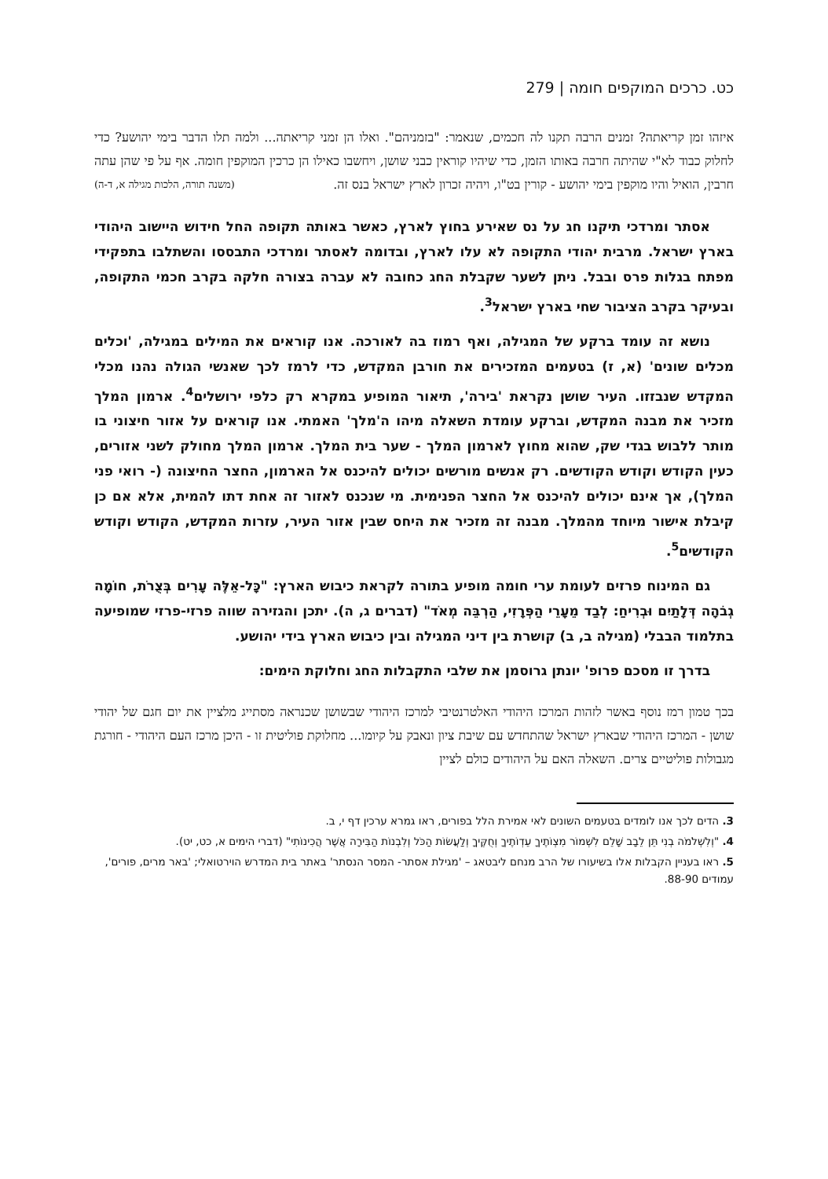279 | כט. כרכים המוקפים חומה
איזהו זמן קריאתה? זמנים הרבה תקנו לה חכמים, שנאמר: "בזמניהם". ואלו הן זמני קריאתה... ולמה תלו הדבר בימי יהושע? כדי לחלוק כבוד לא"י שהיתה חרבה באותו הזמן, כדי שיהיו קוראין כבני שושן, ויחשבו כאילו הן כרכין המוקפין חומה. אף על פי שהן עתה חרבין, הואיל והיו מוקפין בימי יהושע - קורין בט"ו, ויהיה זכרון לארץ ישראל בנס זה. (משנה תורה, הלכות מגילה א, ד-ה)
אסתר ומרדכי תיקנו חג על נס שאירע בחוץ לארץ, כאשר באותה תקופה החל חידוש היישוב היהודי בארץ ישראל. מרבית יהודי התקופה לא עלו לארץ, ובדומה לאסתר ומרדכי התבססו והשתלבו בתפקידי מפתח בגלות פרס ובבל. ניתן לשער שקבלת החג כחובה לא עברה בצורה חלקה בקרב חכמי התקופה, ובעיקר בקרב הציבור שחי בארץ ישראל<sup>3</sup>.
נושא זה עומד ברקע של המגילה, ואף רמוז בה לאורכה. אנו קוראים את המילים במגילה, 'וכלים מכלים שונים' (א, ז) בטעמים המזכירים את חורבן המקדש, כדי לרמז לכך שאנשי הגולה נהנו מכלי המקדש שנבזזו. העיר שושן נקראת 'בירה', תיאור המופיע במקרא רק כלפי ירושלים<sup>4</sup>. ארמון המלך מזכיר את מבנה המקדש, וברקע עומדת השאלה מיהו ה'מלך' האמתי. אנו קוראים על אזור חיצוני בו מותר ללבוש בגדי שק, שהוא מחוץ לארמון המלך - שער בית המלך. ארמון המלך מחולק לשני אזורים, כעין הקודש וקודש הקודשים. רק אנשים מורשים יכולים להיכנס אל הארמון, החצר החיצונה (- רואי פני המלך), אך אינם יכולים להיכנס אל החצר הפנימית. מי שנכנס לאזור זה אחת דתו להמית, אלא אם כן קיבלת אישור מיוחד מהמלך. מבנה זה מזכיר את היחס שבין אזור העיר, עזרות המקדש, הקודש וקודש הקודשים<sup>5</sup>.
גם המינוח פרזים לעומת ערי חומה מופיע בתורה לקראת כיבוש הארץ: "כָּל-אֵלֶּה עָרִים בְּצֻרֹת, חוֹמָה גְבֹהָה דְּלָתַיִם וּבְרִיחַ: לְבַד מֵעָרֵי הַפְּרָזִי, הַרְבֵּה מְאֹד" (דברים ג, ה). יתכן והגזירה שווה פרזי-פרזי שמופיעה בתלמוד הבבלי (מגילה ב, ב) קושרת בין דיני המגילה ובין כיבוש הארץ בידי יהושע.
בדרך זו מסכם פרופ' יונתן גרוסמן את שלבי התקבלות החג וחלוקת הימים:
בכך טמון רמז נוסף באשר לזהות המרכז היהודי האלטרנטיבי למרכז היהודי שבשושן שכנראה מסתייג מלציין את יום חגם של יהודי שושן - המרכז היהודי שבארץ ישראל שהתחדש עם שיבת ציון ונאבק על קיומו... מחלוקת פוליטית זו - היכן מרכז העם היהודי - חורגת מגבולות פוליטיים צרים. השאלה האם על היהודים כולם לציין
3. הדים לכך אנו לומדים בטעמים השונים לאי אמירת הלל בפורים, ראו גמרא ערכין דף י, ב.
4. "וְלִשְׁלֹמֹה בְנִי תֵּן לֵבָב שָׁלֵם לִשְׁמוֹר מִצְוֹתֶיךָ עֵדְוֹתֶיךָ וְחֻקֶּיךָ וְלַעֲשׂוֹת הַכֹּל וְלִבְנוֹת הַבִּירָה אֲשֶׁר הֲכִינוֹתִי" (דברי הימים א, כט, יט).
5. ראו בעניין הקבלות אלו בשיעורו של הרב מנחם ליבטאג – 'מגילת אסתר- המסר הנסתר' באתר בית המדרש הוירטואלי; 'באר מרים, פורים', עמודים 88-90.